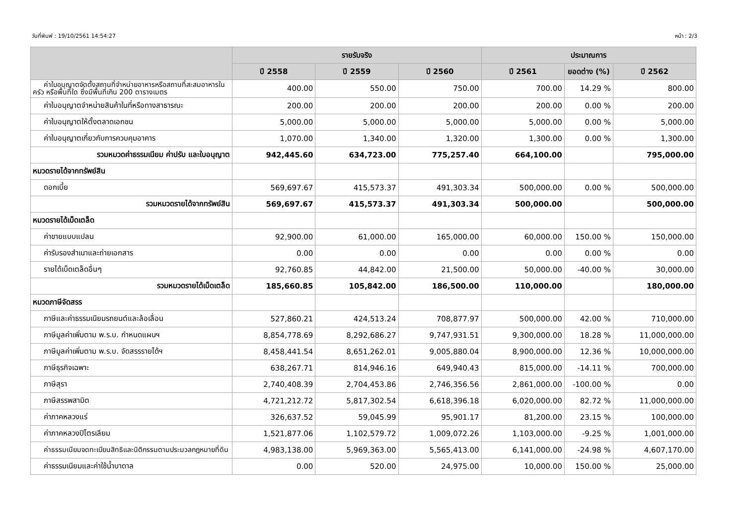วันที่พิมพ์ : 19/10/2561 14:54:27 หน้า : 2/3
| | รายรับจริง | | | ประมาณการ | | |
| --- | --- | --- | --- | --- | --- | --- |
| | ปี 2558 | ปี 2559 | ปี 2560 | ปี 2561 | ยอดต่าง (%) | ปี 2562 |
| ค่าใบอนุญาตจัดตั้งสถานที่จำหน่ายอาหารหรือสถานที่สะสมอาหารในครัว หรือพื้นที่ใด ซึ่งมีพื้นที่เกิน 200 ตารางเมตร | 400.00 | 550.00 | 750.00 | 700.00 | 14.29 % | 800.00 |
| ค่าใบอนุญาตจำหน่ายสินค้าในที่หรือทางสาธารณะ | 200.00 | 200.00 | 200.00 | 200.00 | 0.00 % | 200.00 |
| ค่าใบอนุญาตให้ตั้งตลาดเอกชน | 5,000.00 | 5,000.00 | 5,000.00 | 5,000.00 | 0.00 % | 5,000.00 |
| ค่าใบอนุญาตเกี่ยวกับการควบคุมอาคาร | 1,070.00 | 1,340.00 | 1,320.00 | 1,300.00 | 0.00 % | 1,300.00 |
| รวมหมวดค่าธรรมเนียม ค่าปรับ และใบอนุญาต | 942,445.60 | 634,723.00 | 775,257.40 | 664,100.00 | | 795,000.00 |
| หมวดรายได้จากทรัพย์สิน | | | | | | |
| ดอกเบี้ย | 569,697.67 | 415,573.37 | 491,303.34 | 500,000.00 | 0.00 % | 500,000.00 |
| รวมหมวดรายได้จากทรัพย์สิน | 569,697.67 | 415,573.37 | 491,303.34 | 500,000.00 | | 500,000.00 |
| หมวดรายได้เบ็ดเตล็ด | | | | | | |
| ค่าขายแบบแปลน | 92,900.00 | 61,000.00 | 165,000.00 | 60,000.00 | 150.00 % | 150,000.00 |
| ค่ารับรองสำเนาและถ่ายเอกสาร | 0.00 | 0.00 | 0.00 | 0.00 | 0.00 % | 0.00 |
| รายได้เบ็ดเตล็ดอื่นๆ | 92,760.85 | 44,842.00 | 21,500.00 | 50,000.00 | -40.00 % | 30,000.00 |
| รวมหมวดรายได้เบ็ดเตล็ด | 185,660.85 | 105,842.00 | 186,500.00 | 110,000.00 | | 180,000.00 |
| หมวดภาษีจัดสรร | | | | | | |
| ภาษีและค่าธรรมเนียมรถยนต์และล้อเลื่อน | 527,860.21 | 424,513.24 | 708,877.97 | 500,000.00 | 42.00 % | 710,000.00 |
| ภาษีมูลค่าเพิ่มตาม พ.ร.บ. กำหนดแผนฯ | 8,854,778.69 | 8,292,686.27 | 9,747,931.51 | 9,300,000.00 | 18.28 % | 11,000,000.00 |
| ภาษีมูลค่าเพิ่มตาม พ.ร.บ. จัดสรรรายได้ฯ | 8,458,441.54 | 8,651,262.01 | 9,005,880.04 | 8,900,000.00 | 12.36 % | 10,000,000.00 |
| ภาษีธุรกิจเฉพาะ | 638,267.71 | 814,946.16 | 649,940.43 | 815,000.00 | -14.11 % | 700,000.00 |
| ภาษีสุรา | 2,740,408.39 | 2,704,453.86 | 2,746,356.56 | 2,861,000.00 | -100.00 % | 0.00 |
| ภาษีสรรพสามิต | 4,721,212.72 | 5,817,302.54 | 6,618,396.18 | 6,020,000.00 | 82.72 % | 11,000,000.00 |
| ค่าภาคหลวงแร่ | 326,637.52 | 59,045.99 | 95,901.17 | 81,200.00 | 23.15 % | 100,000.00 |
| ค่าภาคหลวงปิโตรเลียม | 1,521,877.06 | 1,102,579.72 | 1,009,072.26 | 1,103,000.00 | -9.25 % | 1,001,000.00 |
| ค่าธรรมเนียมจดทะเบียนสิทธิและนิติกรรมตามประมวลกฎหมายที่ดิน | 4,983,138.00 | 5,969,363.00 | 5,565,413.00 | 6,141,000.00 | -24.98 % | 4,607,170.00 |
| ค่าธรรมเนียมและค่าใช้น้ำบาดาล | 0.00 | 520.00 | 24,975.00 | 10,000.00 | 150.00 % | 25,000.00 |